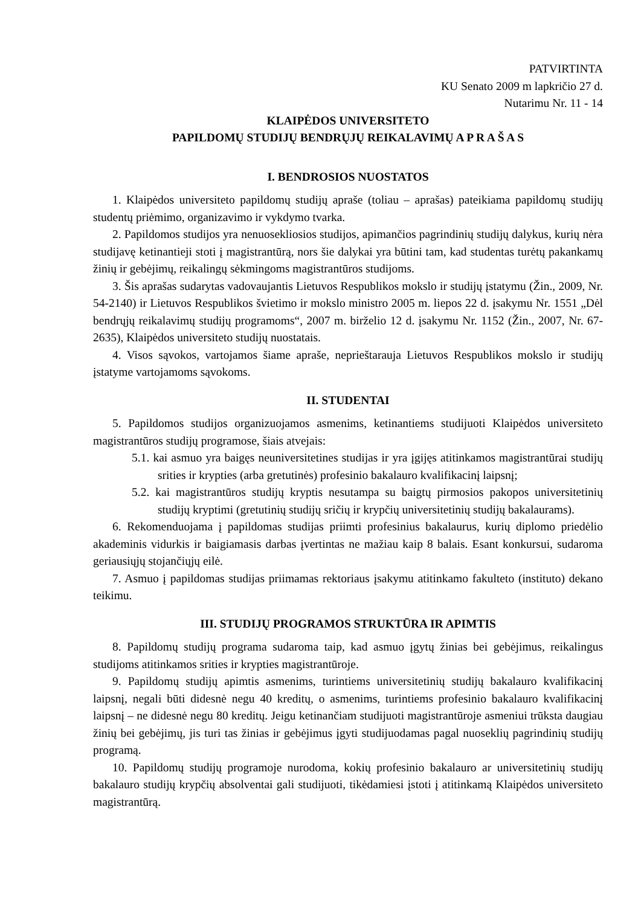PATVIRTINTA
KU Senato 2009 m lapkričio 27 d.
Nutarimu Nr. 11 - 14
KLAIPĖDOS UNIVERSITETO
PAPILDOMŲ STUDIJŲ BENDRŲJŲ REIKALAVIMŲ A P R A Š A S
I. BENDROSIOS NUOSTATOS
1. Klaipėdos universiteto papildomų studijų apraše (toliau – aprašas) pateikiama papildomų studijų studentų priėmimo, organizavimo ir vykdymo tvarka.
2. Papildomos studijos yra nenuosekliosios studijos, apimančios pagrindinių studijų dalykus, kurių nėra studijavę ketinantieji stoti į magistrantūrą, nors šie dalykai yra būtini tam, kad studentas turėtų pakankamų žinių ir gebėjimų, reikalingų sėkmingoms magistrantūros studijoms.
3. Šis aprašas sudarytas vadovaujantis Lietuvos Respublikos mokslo ir studijų įstatymu (Žin., 2009, Nr. 54-2140) ir Lietuvos Respublikos švietimo ir mokslo ministro 2005 m. liepos 22 d. įsakymu Nr. 1551 „Dėl bendrųjų reikalavimų studijų programoms“, 2007 m. birželio 12 d. įsakymu Nr. 1152 (Žin., 2007, Nr. 67-2635), Klaipėdos universiteto studijų nuostatais.
4. Visos sąvokos, vartojamos šiame apraše, neprieštarauja Lietuvos Respublikos mokslo ir studijų įstatyme vartojamoms sąvokoms.
II. STUDENTAI
5. Papildomos studijos organizuojamos asmenims, ketinantiems studijuoti Klaipėdos universiteto magistrantūros studijų programose, šiais atvejais:
5.1. kai asmuo yra baigęs neuniversitetines studijas ir yra įgijęs atitinkamos magistrantūrai studijų srities ir krypties (arba gretutinės) profesinio bakalauro kvalifikacinį laipsnį;
5.2. kai magistrantūros studijų kryptis nesutampa su baigtų pirmosios pakopos universitetinių studijų kryptimi (gretutinių studijų sričių ir krypčių universitetinių studijų bakalaurams).
6. Rekomenduojama į papildomas studijas priimti profesinius bakalaurus, kurių diplomo priedėlio akademinis vidurkis ir baigiamasis darbas įvertintas ne mažiau kaip 8 balais. Esant konkursui, sudaroma geriausiųjų stojančiųjų eilė.
7. Asmuo į papildomas studijas priimamas rektoriaus įsakymu atitinkamo fakulteto (instituto) dekano teikimu.
III. STUDIJŲ PROGRAMOS STRUKTŪRA IR APIMTIS
8. Papildomų studijų programa sudaroma taip, kad asmuo įgytų žinias bei gebėjimus, reikalingus studijoms atitinkamos srities ir krypties magistrantūroje.
9. Papildomų studijų apimtis asmenims, turintiems universitetinių studijų bakalauro kvalifikacinį laipsnį, negali būti didesnė negu 40 kreditų, o asmenims, turintiems profesinio bakalauro kvalifikacinį laipsnį – ne didesnė negu 80 kreditų. Jeigu ketinančiam studijuoti magistrantūroje asmeniui trūksta daugiau žinių bei gebėjimų, jis turi tas žinias ir gebėjimus įgyti studijuodamas pagal nuoseklių pagrindinių studijų programą.
10. Papildomų studijų programoje nurodoma, kokių profesinio bakalauro ar universitetinių studijų bakalauro studijų krypčių absolventai gali studijuoti, tikėdamiesi įstoti į atitinkamą Klaipėdos universiteto magistrantūrą.